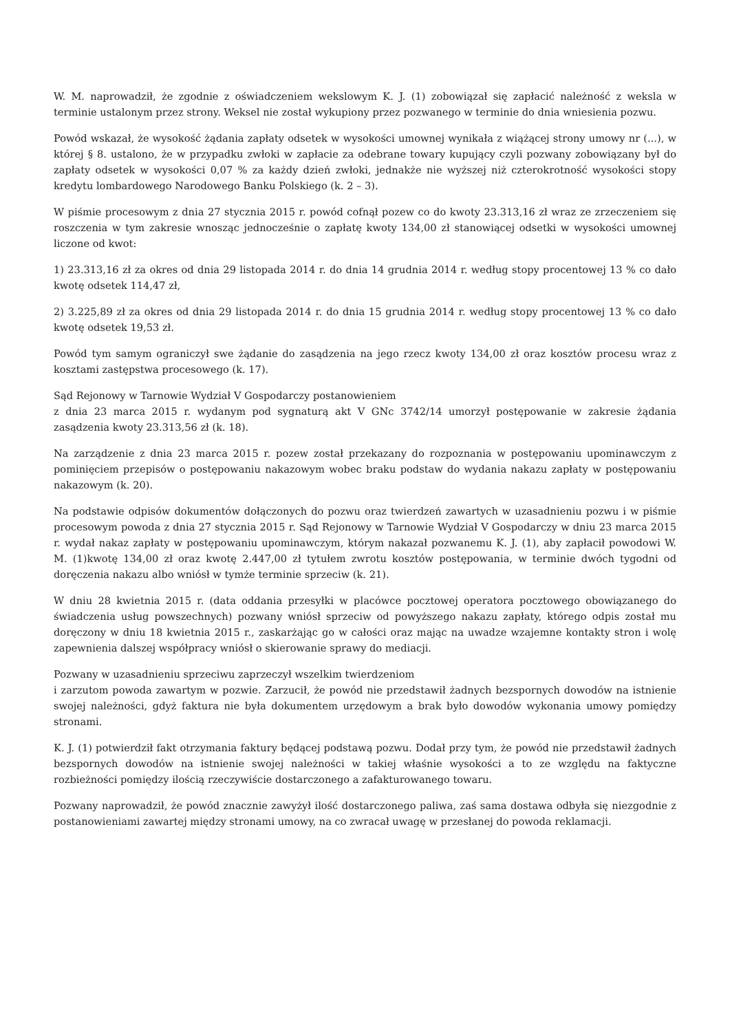W. M. naprowadził, że zgodnie z oświadczeniem wekslowym K. J. (1) zobowiązał się zapłacić należność z weksla w terminie ustalonym przez strony. Weksel nie został wykupiony przez pozwanego w terminie do dnia wniesienia pozwu.
Powód wskazał, że wysokość żądania zapłaty odsetek w wysokości umownej wynikała z wiążącej strony umowy nr (...), w której § 8. ustalono, że w przypadku zwłoki w zapłacie za odebrane towary kupujący czyli pozwany zobowiązany był do zapłaty odsetek w wysokości 0,07 % za każdy dzień zwłoki, jednakże nie wyższej niż czterokrotność wysokości stopy kredytu lombardowego Narodowego Banku Polskiego (k. 2 – 3).
W piśmie procesowym z dnia 27 stycznia 2015 r. powód cofnął pozew co do kwoty 23.313,16 zł wraz ze zrzeczeniem się roszczenia w tym zakresie wnosząc jednocześnie o zapłatę kwoty 134,00 zł stanowiącej odsetki w wysokości umownej liczone od kwot:
1) 23.313,16 zł za okres od dnia 29 listopada 2014 r. do dnia 14 grudnia 2014 r. według stopy procentowej 13 % co dało kwotę odsetek 114,47 zł,
2) 3.225,89 zł za okres od dnia 29 listopada 2014 r. do dnia 15 grudnia 2014 r. według stopy procentowej 13 % co dało kwotę odsetek 19,53 zł.
Powód tym samym ograniczył swe żądanie do zasądzenia na jego rzecz kwoty 134,00 zł oraz kosztów procesu wraz z kosztami zastępstwa procesowego (k. 17).
Sąd Rejonowy w Tarnowie Wydział V Gospodarczy postanowieniem
z dnia 23 marca 2015 r. wydanym pod sygnaturą akt V GNc 3742/14 umorzył postępowanie w zakresie żądania zasądzenia kwoty 23.313,56 zł (k. 18).
Na zarządzenie z dnia 23 marca 2015 r. pozew został przekazany do rozpoznania w postępowaniu upominawczym z pominięciem przepisów o postępowaniu nakazowym wobec braku podstaw do wydania nakazu zapłaty w postępowaniu nakazowym (k. 20).
Na podstawie odpisów dokumentów dołączonych do pozwu oraz twierdzeń zawartych w uzasadnieniu pozwu i w piśmie procesowym powoda z dnia 27 stycznia 2015 r. Sąd Rejonowy w Tarnowie Wydział V Gospodarczy w dniu 23 marca 2015 r. wydał nakaz zapłaty w postępowaniu upominawczym, którym nakazał pozwanemu K. J. (1), aby zapłacił powodowi W. M. (1)kwotę 134,00 zł oraz kwotę 2.447,00 zł tytułem zwrotu kosztów postępowania, w terminie dwóch tygodni od doręczenia nakazu albo wniósł w tymże terminie sprzeciw (k. 21).
W dniu 28 kwietnia 2015 r. (data oddania przesyłki w placówce pocztowej operatora pocztowego obowiązanego do świadczenia usług powszechnych) pozwany wniósł sprzeciw od powyższego nakazu zapłaty, którego odpis został mu doręczony w dniu 18 kwietnia 2015 r., zaskarżając go w całości oraz mając na uwadze wzajemne kontakty stron i wolę zapewnienia dalszej współpracy wniósł o skierowanie sprawy do mediacji.
Pozwany w uzasadnieniu sprzeciwu zaprzeczył wszelkim twierdzeniom
i zarzutom powoda zawartym w pozwie. Zarzucił, że powód nie przedstawił żadnych bezspornych dowodów na istnienie swojej należności, gdyż faktura nie była dokumentem urzędowym a brak było dowodów wykonania umowy pomiędzy stronami.
K. J. (1) potwierdził fakt otrzymania faktury będącej podstawą pozwu. Dodał przy tym, że powód nie przedstawił żadnych bezspornych dowodów na istnienie swojej należności w takiej właśnie wysokości a to ze względu na faktyczne rozbieżności pomiędzy ilością rzeczywiście dostarczonego a zafakturowanego towaru.
Pozwany naprowadził, że powód znacznie zawyżył ilość dostarczonego paliwa, zaś sama dostawa odbyła się niezgodnie z postanowieniami zawartej między stronami umowy, na co zwracał uwagę w przesłanej do powoda reklamacji.